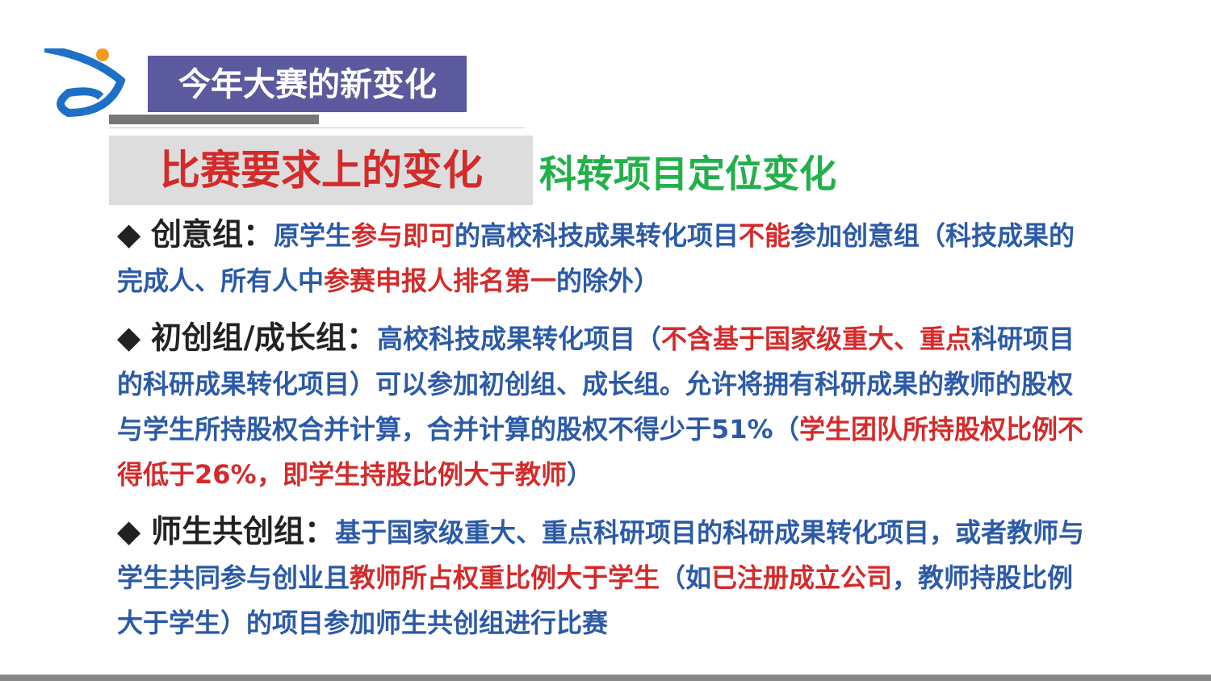今年大赛的新变化
比赛要求上的变化
科转项目定位变化
◆ 创意组：原学生参与即可的高校科技成果转化项目不能参加创意组（科技成果的完成人、所有人中参赛申报人排名第一的除外）
◆ 初创组/成长组：高校科技成果转化项目（不含基于国家级重大、重点科研项目的科研成果转化项目）可以参加初创组、成长组。允许将拥有科研成果的教师的股权与学生所持股权合并计算，合并计算的股权不得少于51%（学生团队所持股权比例不得低于26%，即学生持股比例大于教师）
◆ 师生共创组：基于国家级重大、重点科研项目的科研成果转化项目，或者教师与学生共同参与创业且教师所占权重比例大于学生（如已注册成立公司，教师持股比例大于学生）的项目参加师生共创组进行比赛